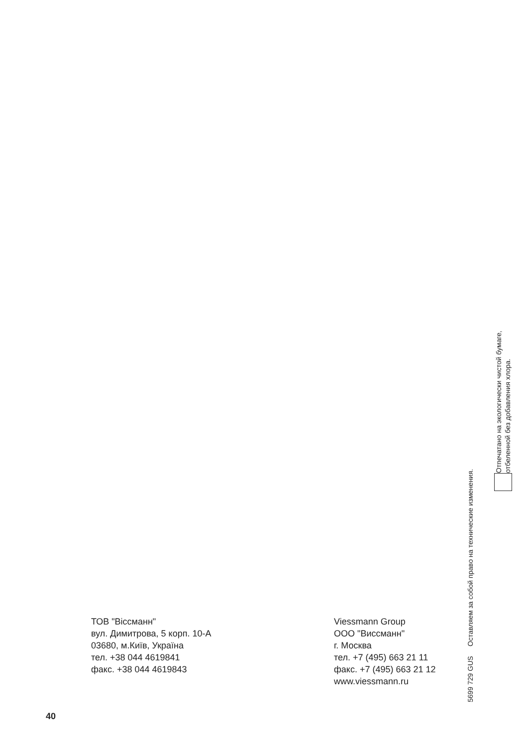ТОВ "Віссманн"
вул. Димитрова, 5 корп. 10-А
03680, м.Київ, Україна
тел. +38 044 4619841
факс. +38 044 4619843
Viessmann Group
ООО "Виссманн"
г. Москва
тел. +7 (495) 663 21 11
факс. +7 (495) 663 21 12
www.viessmann.ru
5699 729 GUS Оставляем за собой право на технические изменения.
Отпечатано на экологически чистой бумаге,
отбеленной без добавления хлора.
40